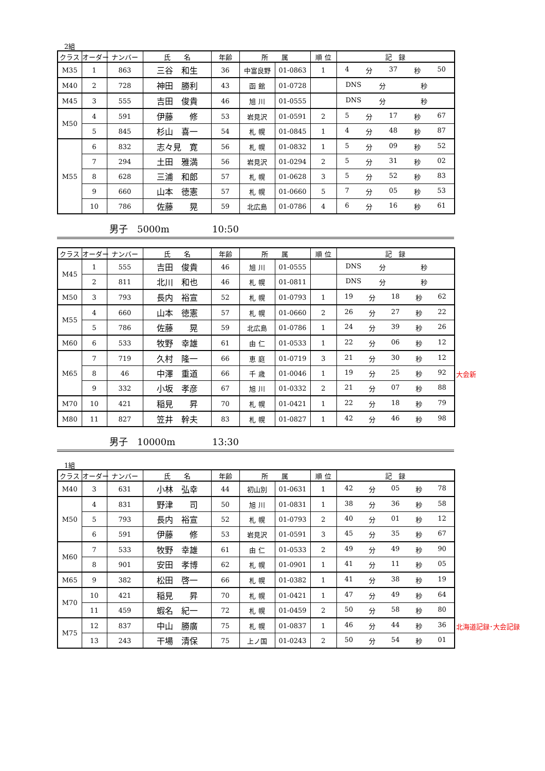2組
| クラス | オーダー | ナンバー | 氏 名 | 年齢 | 所 属 | | 順 位 | 記 録 |
| --- | --- | --- | --- | --- | --- | --- | --- | --- |
| M35 | 1 | 863 | 三谷 和生 | 36 | 中富良野 | 01-0863 | 1 | 4 分 37 秒 50 |
| M40 | 2 | 728 | 神田 勝利 | 43 | 函 館 | 01-0728 | | DNS 分 秒 |
| M45 | 3 | 555 | 吉田 俊貴 | 46 | 旭 川 | 01-0555 | | DNS 分 秒 |
| M50 | 4 | 591 | 伊藤 修 | 53 | 岩見沢 | 01-0591 | 2 | 5 分 17 秒 67 |
| | 5 | 845 | 杉山 喜一 | 54 | 札 幌 | 01-0845 | 1 | 4 分 48 秒 87 |
| M55 | 6 | 832 | 志々見 寛 | 56 | 札 幌 | 01-0832 | 1 | 5 分 09 秒 52 |
| | 7 | 294 | 土田 雅満 | 56 | 岩見沢 | 01-0294 | 2 | 5 分 31 秒 02 |
| | 8 | 628 | 三浦 和郎 | 57 | 札 幌 | 01-0628 | 3 | 5 分 52 秒 83 |
| | 9 | 660 | 山本 徳憲 | 57 | 札 幌 | 01-0660 | 5 | 7 分 05 秒 53 |
| | 10 | 786 | 佐藤 晃 | 59 | 北広島 | 01-0786 | 4 | 6 分 16 秒 61 |
男子　5000m 10:50
| クラス | オーダー | ナンバー | 氏 名 | 年齢 | 所 属 | | 順 位 | 記 録 |
| --- | --- | --- | --- | --- | --- | --- | --- | --- |
| M45 | 1 | 555 | 吉田 俊貴 | 46 | 旭 川 | 01-0555 | | DNS 分 秒 |
| | 2 | 811 | 北川 和也 | 46 | 札 幌 | 01-0811 | | DNS 分 秒 |
| M50 | 3 | 793 | 長内 裕宣 | 52 | 札 幌 | 01-0793 | 1 | 19 分 18 秒 62 |
| M55 | 4 | 660 | 山本 徳憲 | 57 | 札 幌 | 01-0660 | 2 | 26 分 27 秒 22 |
| | 5 | 786 | 佐藤 晃 | 59 | 北広島 | 01-0786 | 1 | 24 分 39 秒 26 |
| M60 | 6 | 533 | 牧野 幸雄 | 61 | 由 仁 | 01-0533 | 1 | 22 分 06 秒 12 |
| M65 | 7 | 719 | 久村 隆一 | 66 | 恵 庭 | 01-0719 | 3 | 21 分 30 秒 12 |
| | 8 | 46 | 中澤 重道 | 66 | 千 歳 | 01-0046 | 1 | 19 分 25 秒 92 大会新 |
| | 9 | 332 | 小坂 孝彦 | 67 | 旭 川 | 01-0332 | 2 | 21 分 07 秒 88 |
| M70 | 10 | 421 | 稲見 昇 | 70 | 札 幌 | 01-0421 | 1 | 22 分 18 秒 79 |
| M80 | 11 | 827 | 笠井 幹夫 | 83 | 札 幌 | 01-0827 | 1 | 42 分 46 秒 98 |
男子　10000m 13:30
1組
| クラス | オーダー | ナンバー | 氏 名 | 年齢 | 所 属 | | 順 位 | 記 録 |
| --- | --- | --- | --- | --- | --- | --- | --- | --- |
| M40 | 3 | 631 | 小林 弘幸 | 44 | 初山別 | 01-0631 | 1 | 42 分 05 秒 78 |
| M50 | 4 | 831 | 野津 司 | 50 | 旭 川 | 01-0831 | 1 | 38 分 36 秒 58 |
| | 5 | 793 | 長内 裕宣 | 52 | 札 幌 | 01-0793 | 2 | 40 分 01 秒 12 |
| | 6 | 591 | 伊藤 修 | 53 | 岩見沢 | 01-0591 | 3 | 45 分 35 秒 67 |
| M60 | 7 | 533 | 牧野 幸雄 | 61 | 由 仁 | 01-0533 | 2 | 49 分 49 秒 90 |
| | 8 | 901 | 安田 孝博 | 62 | 札 幌 | 01-0901 | 1 | 41 分 11 秒 05 |
| M65 | 9 | 382 | 松田 啓一 | 66 | 札 幌 | 01-0382 | 1 | 41 分 38 秒 19 |
| M70 | 10 | 421 | 稲見 昇 | 70 | 札 幌 | 01-0421 | 1 | 47 分 49 秒 64 |
| | 11 | 459 | 蝦名 紀一 | 72 | 札 幌 | 01-0459 | 2 | 50 分 58 秒 80 |
| M75 | 12 | 837 | 中山 勝廣 | 75 | 札 幌 | 01-0837 | 1 | 46 分 44 秒 36 北海道記録･大会記録 |
| | 13 | 243 | 干場 清保 | 75 | 上ノ国 | 01-0243 | 2 | 50 分 54 秒 01 |